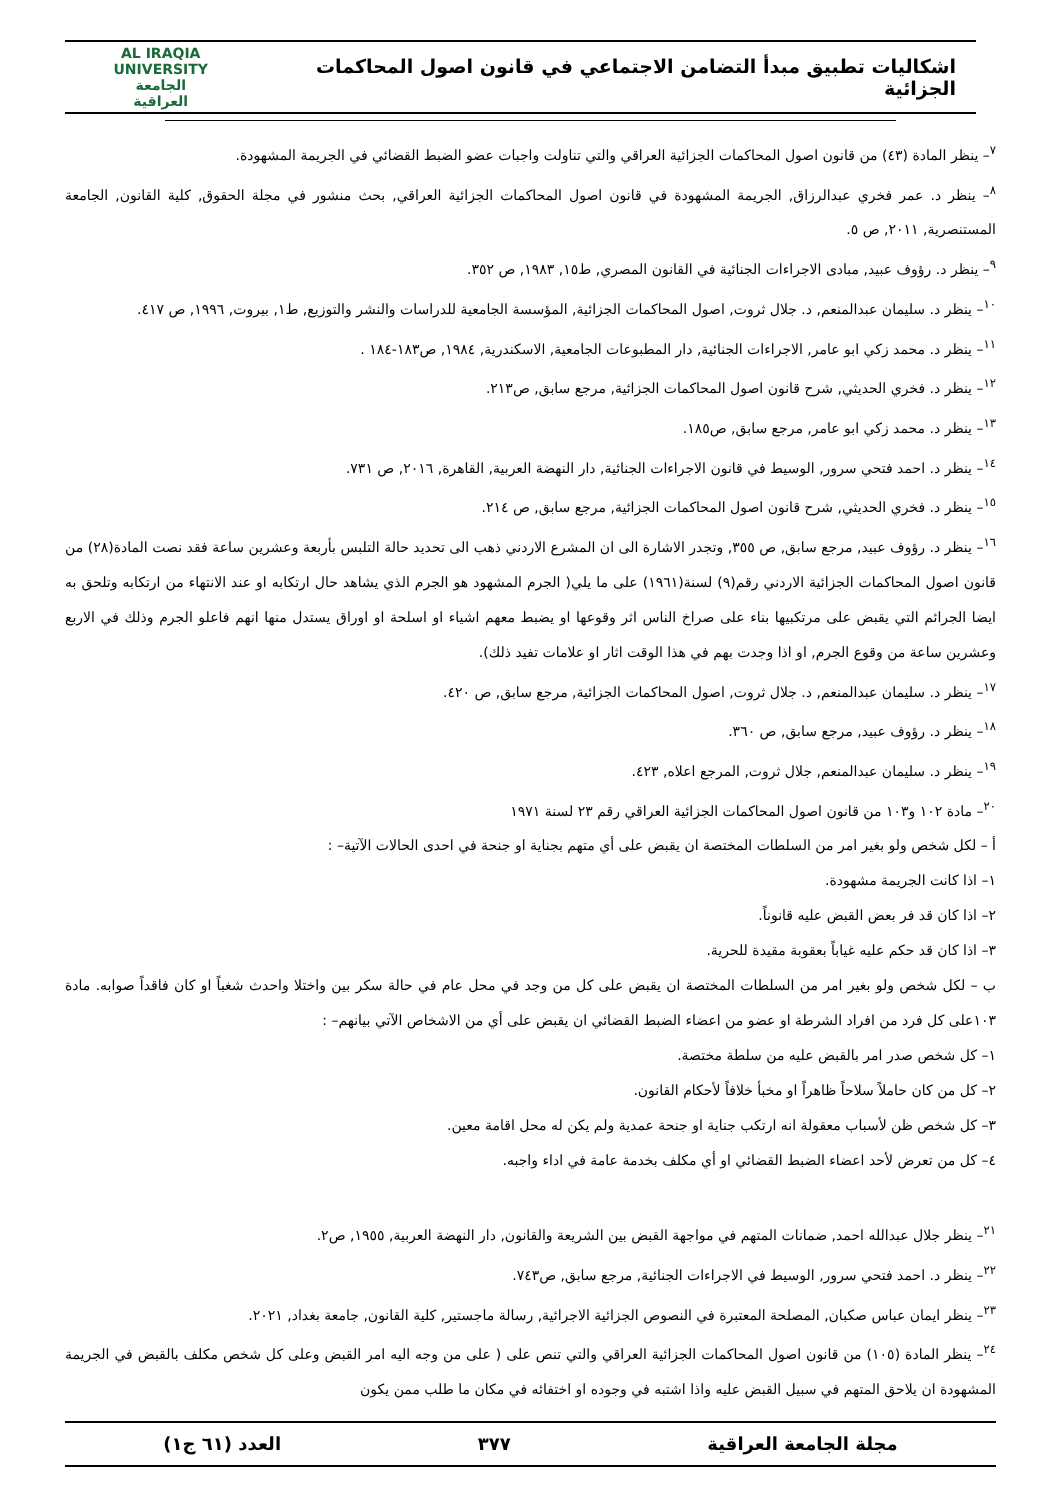اشكاليات تطبيق مبدأ التضامن الاجتماعي في قانون اصول المحاكمات الجزائية
AL IRAQIA UNIVERSITY
الجامعة
العراقية
<sup>٧</sup>– ينظر المادة (٤٣) من قانون اصول المحاكمات الجزائية العراقي والتي تناولت واجبات عضو الضبط القضائي في الجريمة المشهودة.
<sup>٨</sup>– ينظر د. عمر فخري عبدالرزاق, الجريمة المشهودة في قانون اصول المحاكمات الجزائية العراقي, بحث منشور في مجلة الحقوق, كلية القانون, الجامعة المستنصرية, ٢٠١١, ص ٥.
<sup>٩</sup>– ينظر د. رؤوف عبيد, مبادى الاجراءات الجنائية في القانون المصري, ط١٥, ١٩٨٣, ص ٣٥٢.
<sup>١٠</sup>– ينظر د. سليمان عبدالمنعم, د. جلال ثروت, اصول المحاكمات الجزائية, المؤسسة الجامعية للدراسات والنشر والتوزيع, ط١, بيروت, ١٩٩٦, ص ٤١٧.
<sup>١١</sup>– ينظر د. محمد زكي ابو عامر, الاجراءات الجنائية, دار المطبوعات الجامعية, الاسكندرية, ١٩٨٤, ص١٨٣-١٨٤ .
<sup>١٢</sup>– ينظر د. فخري الحديثي, شرح قانون اصول المحاكمات الجزائية, مرجع سابق, ص٢١٣.
<sup>١٣</sup>– ينظر د. محمد زكي ابو عامر, مرجع سابق, ص١٨٥.
<sup>١٤</sup>– ينظر د. احمد فتحي سرور, الوسيط في قانون الاجراءات الجنائية, دار النهضة العربية, القاهرة, ٢٠١٦, ص ٧٣١.
<sup>١٥</sup>– ينظر د. فخري الحديثي, شرح قانون اصول المحاكمات الجزائية, مرجع سابق, ص ٢١٤.
<sup>١٦</sup>– ينظر د. رؤوف عبيد, مرجع سابق, ص ٣٥٥, وتجدر الاشارة الى ان المشرع الاردني ذهب الى تحديد حالة التلبس بأربعة وعشرين ساعة فقد نصت المادة(٢٨) من قانون اصول المحاكمات الجزائية الاردني رقم(٩) لسنة(١٩٦١) على ما يلي( الجرم المشهود هو الجرم الذي يشاهد حال ارتكابه او عند الانتهاء من ارتكابه وتلحق به ايضا الجرائم التي يقبض على مرتكبيها بناء على صراخ الناس اثر وقوعها او يضبط معهم اشياء او اسلحة او اوراق يستدل منها انهم فاعلو الجرم وذلك في الاربع وعشرين ساعة من وقوع الجرم, او اذا وجدت بهم في هذا الوقت اثار او علامات تفيد ذلك).
<sup>١٧</sup>– ينظر د. سليمان عبدالمنعم, د. جلال ثروت, اصول المحاكمات الجزائية, مرجع سابق, ص ٤٢٠.
<sup>١٨</sup>– ينظر د. رؤوف عبيد, مرجع سابق, ص ٣٦٠.
<sup>١٩</sup>– ينظر د. سليمان عبدالمنعم, جلال ثروت, المرجع اعلاه, ٤٢٣.
<sup>٢٠</sup>– مادة ١٠٢ و١٠٣ من قانون اصول المحاكمات الجزائية العراقي رقم ٢٣ لسنة ١٩٧١
أ – لكل شخص ولو بغير امر من السلطات المختصة ان يقبض على أي متهم بجناية او جنحة في احدى الحالات الآتية– :
١– اذا كانت الجريمة مشهودة.
٢– اذا كان قد فر بعض القبض عليه قانوناً.
٣– اذا كان قد حكم عليه غياباً بعقوبة مقيدة للحرية.
ب – لكل شخص ولو بغير امر من السلطات المختصة ان يقبض على كل من وجد في محل عام في حالة سكر بين واختلا واحدث شغباً او كان فاقداً صوابه. مادة ١٠٣على كل فرد من افراد الشرطة او عضو من اعضاء الضبط القضائي ان يقبض على أي من الاشخاص الآتي بيانهم– :
١– كل شخص صدر امر بالقبض عليه من سلطة مختصة.
٢– كل من كان حاملاً سلاحاً ظاهراً او مخبأ خلافاً لأحكام القانون.
٣– كل شخص ظن لأسباب معقولة انه ارتكب جناية او جنحة عمدية ولم يكن له محل اقامة معين.
٤– كل من تعرض لأحد اعضاء الضبط القضائي او أي مكلف بخدمة عامة في اداء واجبه.
<sup>٢١</sup>– ينظر جلال عبدالله احمد, ضمانات المتهم في مواجهة القبض بين الشريعة والقانون, دار النهضة العربية, ١٩٥٥, ص٢.
<sup>٢٢</sup>– ينظر د. احمد فتحي سرور, الوسيط في الاجراءات الجنائية, مرجع سابق, ص٧٤٣.
<sup>٢٣</sup>– ينظر ايمان عباس صكبان, المصلحة المعتبرة في النصوص الجزائية الاجرائية, رسالة ماجستير, كلية القانون, جامعة بغداد, ٢٠٢١.
<sup>٢٤</sup>– ينظر المادة (١٠٥) من قانون اصول المحاكمات الجزائية العراقي والتي تنص على ( على من وجه اليه امر القبض وعلى كل شخص مكلف بالقبض في الجريمة المشهودة ان يلاحق المتهم في سبيل القبض عليه واذا اشتبه في وجوده او اختفائه في مكان ما طلب ممن يكون
مجلة الجامعة العراقية ٣٧٧ العدد (٦١ ج١)